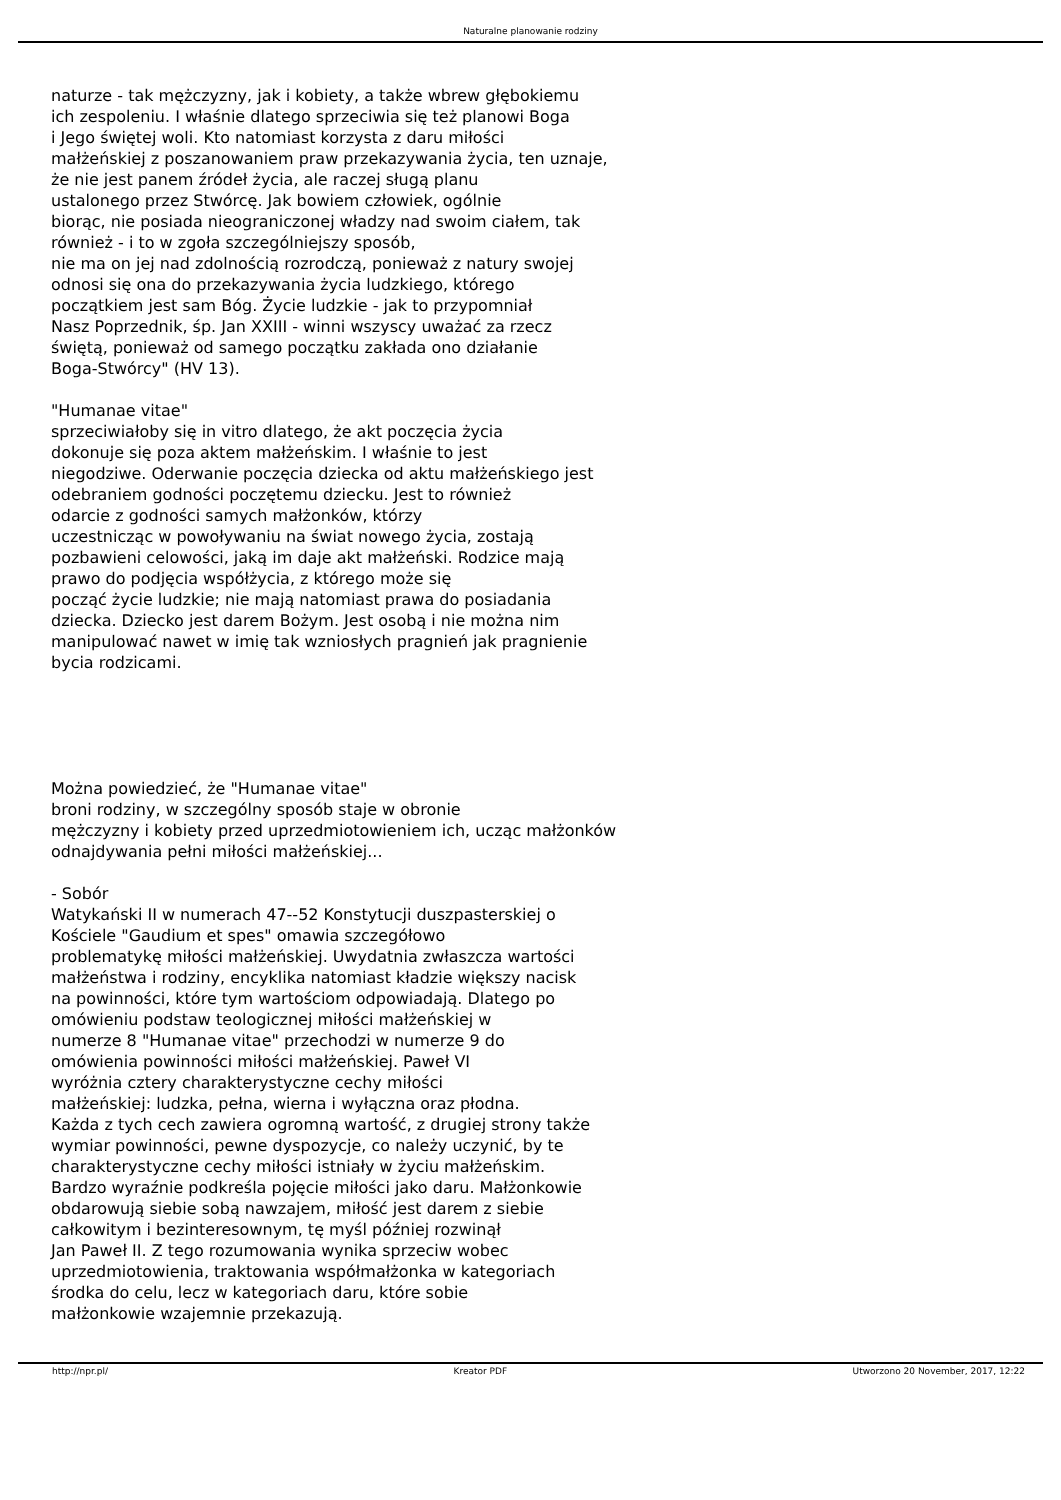Naturalne planowanie rodziny
naturze - tak mężczyzny, jak i kobiety, a także wbrew głębokiemu
ich zespoleniu. I właśnie dlatego sprzeciwia się też planowi Boga
i Jego świętej woli. Kto natomiast korzysta z daru miłości
małżeńskiej z poszanowaniem praw przekazywania życia, ten uznaje,
że nie jest panem źródeł życia, ale raczej sługą planu
ustalonego przez Stwórcę. Jak bowiem człowiek, ogólnie
biorąc, nie posiada nieograniczonej władzy nad swoim ciałem, tak
również - i to w zgoła szczególniejszy sposób,
nie ma on jej nad zdolnością rozrodczą, ponieważ z natury swojej
odnosi się ona do przekazywania życia ludzkiego, którego
początkiem jest sam Bóg. Życie ludzkie - jak to przypomniał
Nasz Poprzednik, śp. Jan XXIII - winni wszyscy uważać za rzecz
świętą, ponieważ od samego początku zakłada ono działanie
Boga-Stwórcy" (HV 13).
"Humanae vitae"
sprzeciwiałoby się in vitro dlatego, że akt poczęcia życia
dokonuje się poza aktem małżeńskim. I właśnie to jest
niegodziwe. Oderwanie poczęcia dziecka od aktu małżeńskiego jest
odebraniem godności poczętemu dziecku. Jest to również
odarcie z godności samych małżonków, którzy
uczestnicząc w powoływaniu na świat nowego życia, zostają
pozbawieni celowości, jaką im daje akt małżeński. Rodzice mają
prawo do podjęcia współżycia, z którego może się
począć życie ludzkie; nie mają natomiast prawa do posiadania
dziecka. Dziecko jest darem Bożym. Jest osobą i nie można nim
manipulować nawet w imię tak wzniosłych pragnień jak pragnienie
bycia rodzicami.
Można powiedzieć, że "Humanae vitae"
broni rodziny, w szczególny sposób staje w obronie
mężczyzny i kobiety przed uprzedmiotowieniem ich, ucząc małżonków
odnajdywania pełni miłości małżeńskiej...
- Sobór
Watykański II w numerach 47--52 Konstytucji duszpasterskiej o
Kościele "Gaudium et spes" omawia szczegółowo
problematykę miłości małżeńskiej. Uwydatnia zwłaszcza wartości
małżeństwa i rodziny, encyklika natomiast kładzie większy nacisk
na powinności, które tym wartościom odpowiadają. Dlatego po
omówieniu podstaw teologicznej miłości małżeńskiej w
numerze 8 "Humanae vitae" przechodzi w numerze 9 do
omówienia powinności miłości małżeńskiej. Paweł VI
wyróżnia cztery charakterystyczne cechy miłości
małżeńskiej: ludzka, pełna, wierna i wyłączna oraz płodna.
Każda z tych cech zawiera ogromną wartość, z drugiej strony także
wymiar powinności, pewne dyspozycje, co należy uczynić, by te
charakterystyczne cechy miłości istniały w życiu małżeńskim.
Bardzo wyraźnie podkreśla pojęcie miłości jako daru. Małżonkowie
obdarowują siebie sobą nawzajem, miłość jest darem z siebie
całkowitym i bezinteresownym, tę myśl później rozwinął
Jan Paweł II. Z tego rozumowania wynika sprzeciw wobec
uprzedmiotowienia, traktowania współmałżonka w kategoriach
środka do celu, lecz w kategoriach daru, które sobie
małżonkowie wzajemnie przekazują.
http://npr.pl/ Kreator PDF Utworzono 20 November, 2017, 12:22